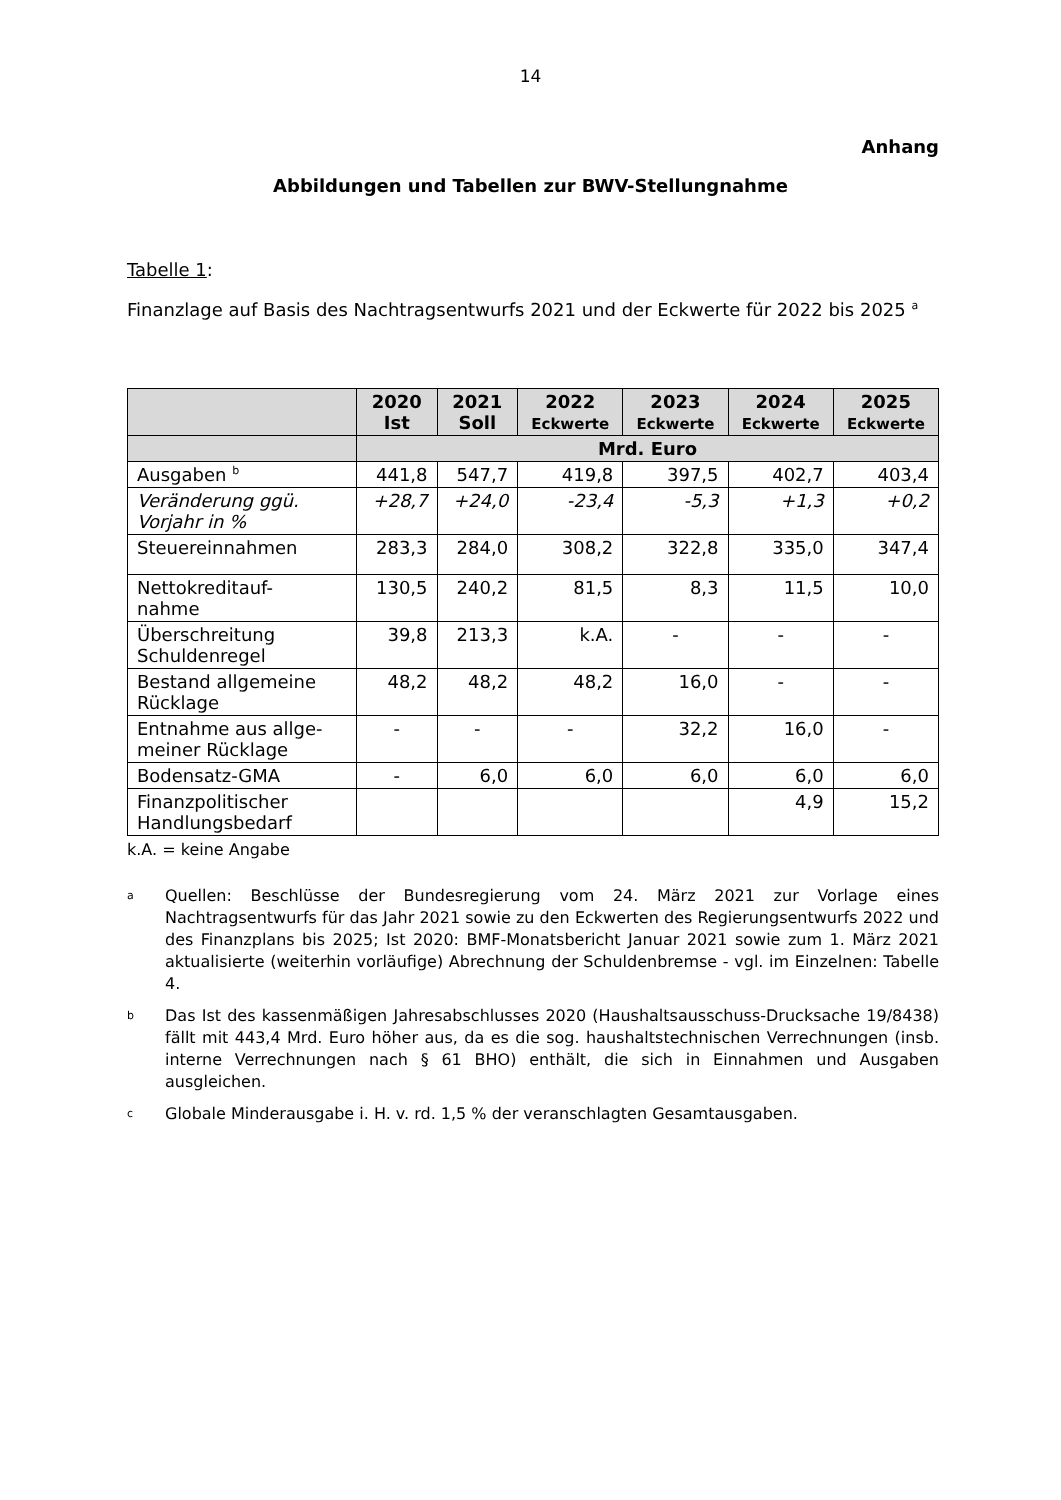14
Anhang
Abbildungen und Tabellen zur BWV-Stellungnahme
Tabelle 1:
Finanzlage auf Basis des Nachtragsentwurfs 2021 und der Eckwerte für 2022 bis 2025 <sup>a</sup>
| | 2020 Ist | 2021 Soll | 2022 Eckwerte | 2023 Eckwerte | 2024 Eckwerte | 2025 Eckwerte |
| --- | --- | --- | --- | --- | --- | --- |
| | Mrd. Euro | | | | | |
| Ausgaben <sup>b</sup> | 441,8 | 547,7 | 419,8 | 397,5 | 402,7 | 403,4 |
| Veränderung ggü. Vorjahr in % | +28,7 | +24,0 | -23,4 | -5,3 | +1,3 | +0,2 |
| Steuereinnahmen | 283,3 | 284,0 | 308,2 | 322,8 | 335,0 | 347,4 |
| Nettokreditauf- nahme | 130,5 | 240,2 | 81,5 | 8,3 | 11,5 | 10,0 |
| Überschreitung Schuldenregel | 39,8 | 213,3 | k.A. | - | - | - |
| Bestand allgemeine Rücklage | 48,2 | 48,2 | 48,2 | 16,0 | - | - |
| Entnahme aus allge- meiner Rücklage | - | - | - | 32,2 | 16,0 | - |
| Bodensatz-GMA | - | 6,0 | 6,0 | 6,0 | 6,0 | 6,0 |
| Finanzpolitischer Handlungsbedarf | | | | | 4,9 | 15,2 |
k.A. = keine Angabe
a
Quellen: Beschlüsse der Bundesregierung vom 24. März 2021 zur Vorlage eines Nachtragsentwurfs für das Jahr 2021 sowie zu den Eckwerten des Regierungsentwurfs 2022 und des Finanzplans bis 2025; Ist 2020: BMF-Monatsbericht Januar 2021 sowie zum 1. März 2021 aktualisierte (weiterhin vorläufige) Abrechnung der Schuldenbremse - vgl. im Einzelnen: Tabelle 4.
b
Das Ist des kassenmäßigen Jahresabschlusses 2020 (Haushaltsausschuss-Drucksache 19/8438) fällt mit 443,4 Mrd. Euro höher aus, da es die sog. haushaltstechnischen Verrechnungen (insb. interne Verrechnungen nach § 61 BHO) enthält, die sich in Einnahmen und Ausgaben ausgleichen.
c
Globale Minderausgabe i. H. v. rd. 1,5 % der veranschlagten Gesamtausgaben.